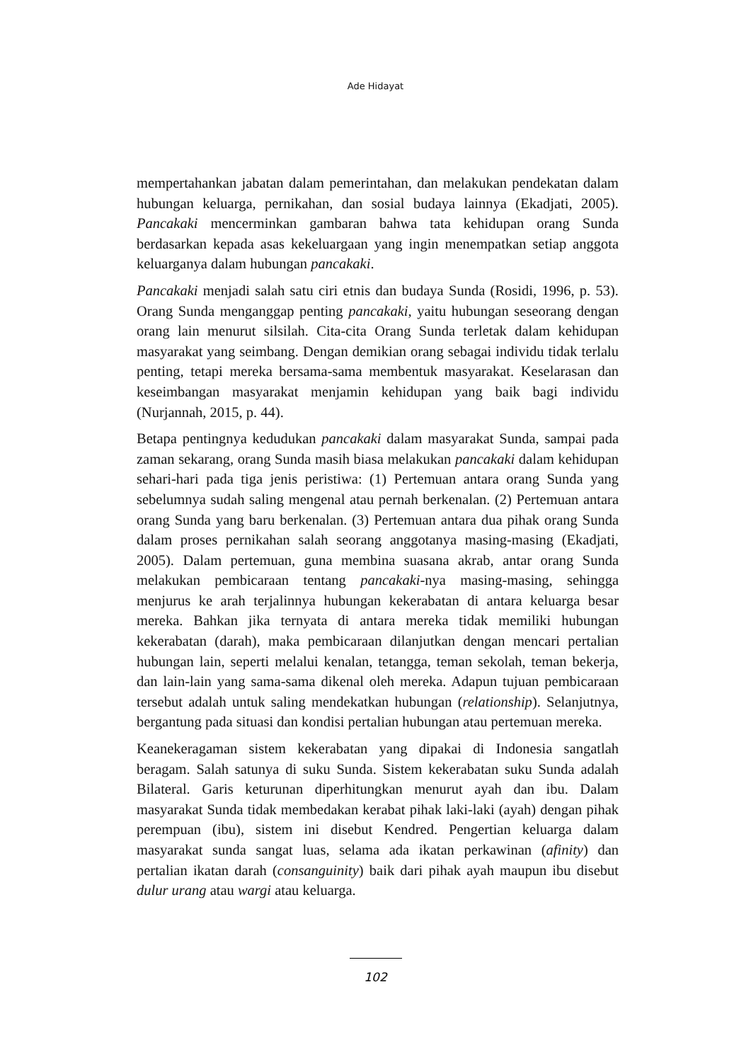Ade Hidayat
mempertahankan jabatan dalam pemerintahan, dan melakukan pendekatan dalam hubungan keluarga, pernikahan, dan sosial budaya lainnya (Ekadjati, 2005). Pancakaki mencerminkan gambaran bahwa tata kehidupan orang Sunda berdasarkan kepada asas kekeluargaan yang ingin menempatkan setiap anggota keluarganya dalam hubungan pancakaki.
Pancakaki menjadi salah satu ciri etnis dan budaya Sunda (Rosidi, 1996, p. 53). Orang Sunda menganggap penting pancakaki, yaitu hubungan seseorang dengan orang lain menurut silsilah. Cita-cita Orang Sunda terletak dalam kehidupan masyarakat yang seimbang. Dengan demikian orang sebagai individu tidak terlalu penting, tetapi mereka bersama-sama membentuk masyarakat. Keselarasan dan keseimbangan masyarakat menjamin kehidupan yang baik bagi individu (Nurjannah, 2015, p. 44).
Betapa pentingnya kedudukan pancakaki dalam masyarakat Sunda, sampai pada zaman sekarang, orang Sunda masih biasa melakukan pancakaki dalam kehidupan sehari-hari pada tiga jenis peristiwa: (1) Pertemuan antara orang Sunda yang sebelumnya sudah saling mengenal atau pernah berkenalan. (2) Pertemuan antara orang Sunda yang baru berkenalan. (3) Pertemuan antara dua pihak orang Sunda dalam proses pernikahan salah seorang anggotanya masing-masing (Ekadjati, 2005). Dalam pertemuan, guna membina suasana akrab, antar orang Sunda melakukan pembicaraan tentang pancakaki-nya masing-masing, sehingga menjurus ke arah terjalinnya hubungan kekerabatan di antara keluarga besar mereka. Bahkan jika ternyata di antara mereka tidak memiliki hubungan kekerabatan (darah), maka pembicaraan dilanjutkan dengan mencari pertalian hubungan lain, seperti melalui kenalan, tetangga, teman sekolah, teman bekerja, dan lain-lain yang sama-sama dikenal oleh mereka. Adapun tujuan pembicaraan tersebut adalah untuk saling mendekatkan hubungan (relationship). Selanjutnya, bergantung pada situasi dan kondisi pertalian hubungan atau pertemuan mereka.
Keanekeragaman sistem kekerabatan yang dipakai di Indonesia sangatlah beragam. Salah satunya di suku Sunda. Sistem kekerabatan suku Sunda adalah Bilateral. Garis keturunan diperhitungkan menurut ayah dan ibu. Dalam masyarakat Sunda tidak membedakan kerabat pihak laki-laki (ayah) dengan pihak perempuan (ibu), sistem ini disebut Kendred. Pengertian keluarga dalam masyarakat sunda sangat luas, selama ada ikatan perkawinan (afinity) dan pertalian ikatan darah (consanguinity) baik dari pihak ayah maupun ibu disebut dulur urang atau wargi atau keluarga.
102